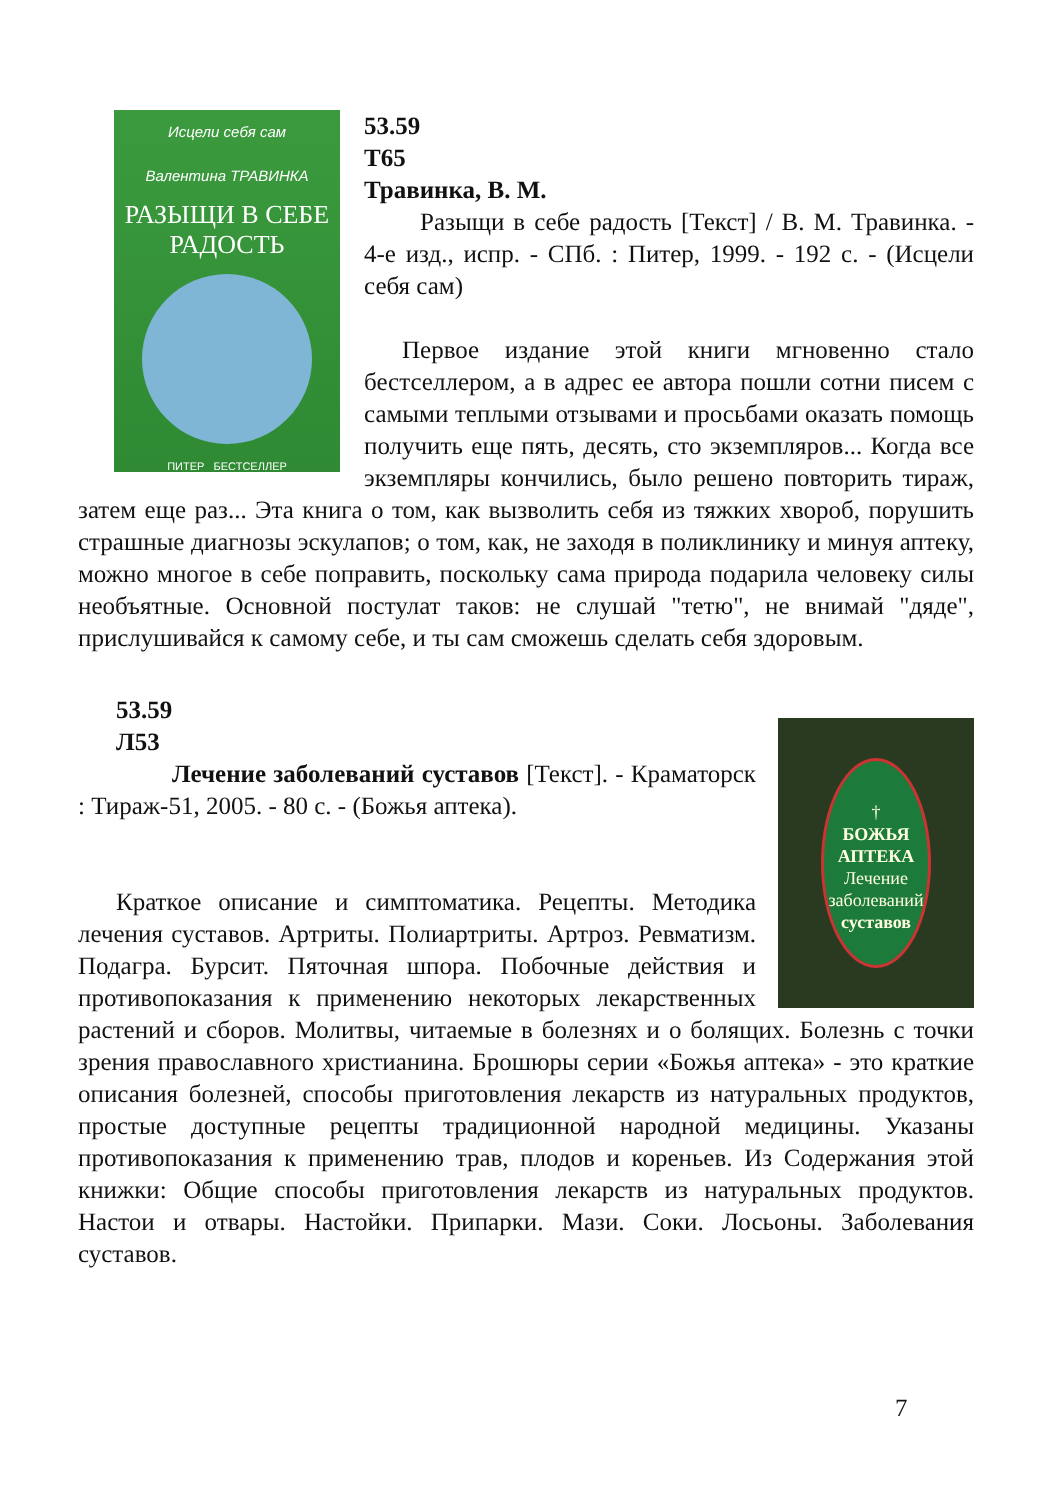Исцели себя сам
Валентина ТРАВИНКА
РАЗЫЩИ В СЕБЕ
РАДОСТЬ
ПИТЕР БЕСТСЕЛЛЕР
53.59
Т65
Травинка, В. М.
Разыщи в себе радость [Текст] / В. М. Травинка. - 4-е изд., испр. - СПб. : Питер, 1999. - 192 с. - (Исцели себя сам)
Первое издание этой книги мгновенно стало бестселлером, а в адрес ее автора пошли сотни писем с самыми теплыми отзывами и просьбами оказать помощь получить еще пять, десять, сто экземпляров... Когда все экземпляры кончились, было решено повторить тираж, затем еще раз... Эта книга о том, как вызволить себя из тяжких хвороб, порушить страшные диагнозы эскулапов; о том, как, не заходя в поликлинику и минуя аптеку, можно многое в себе поправить, поскольку сама природа подарила человеку силы необъятные. Основной постулат таков: не слушай "тетю", не внимай "дяде", прислушивайся к самому себе, и ты сам сможешь сделать себя здоровым.
53.59
Л53
†
БОЖЬЯ
АПТЕКА
Лечение
заболеваний
суставов
Лечение заболеваний суставов [Текст]. - Краматорск : Тираж-51, 2005. - 80 с. - (Божья аптека).
Краткое описание и симптоматика. Рецепты. Методика лечения суставов. Артриты. Полиартриты. Артроз. Ревматизм. Подагра. Бурсит. Пяточная шпора. Побочные действия и противопоказания к применению некоторых лекарственных растений и сборов. Молитвы, читаемые в болезнях и о болящих. Болезнь с точки зрения православного христианина. Брошюры серии «Божья аптека» - это краткие описания болезней, способы приготовления лекарств из натуральных продуктов, простые доступные рецепты традиционной народной медицины. Указаны противопоказания к применению трав, плодов и кореньев. Из Содержания этой книжки: Общие способы приготовления лекарств из натуральных продуктов. Настои и отвары. Настойки. Припарки. Мази. Соки. Лосьоны. Заболевания суставов.
7